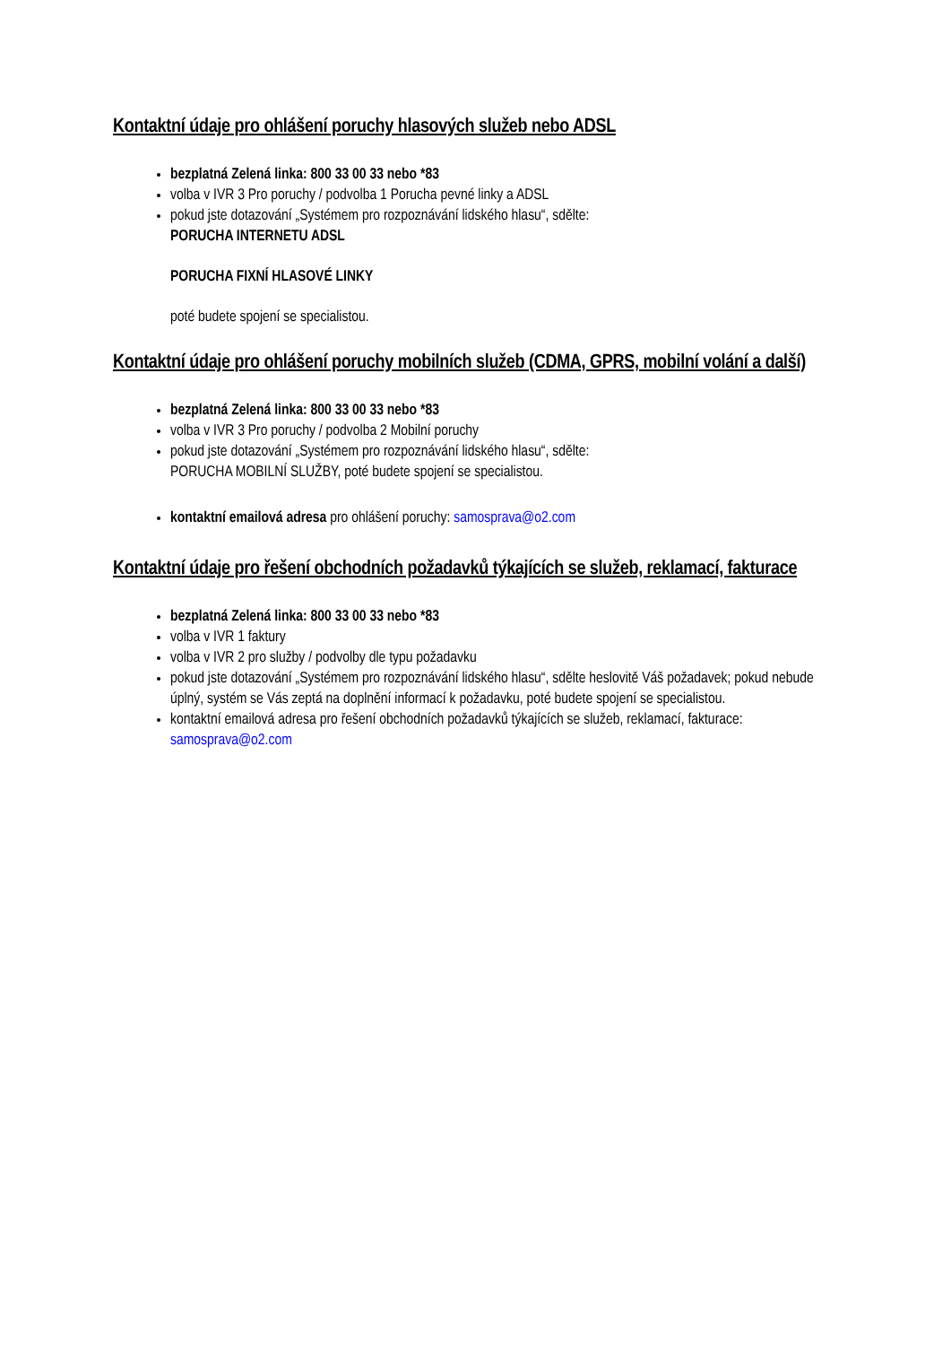Kontaktní údaje pro ohlášení poruchy hlasových služeb nebo ADSL
bezplatná Zelená linka: 800 33 00 33 nebo *83
volba v IVR 3 Pro poruchy / podvolba 1 Porucha pevné linky a ADSL
pokud jste dotazování „Systémem pro rozpoznávání lidského hlasu“, sdělte:
PORUCHA INTERNETU ADSL
PORUCHA FIXNÍ HLASOVÉ LINKY
poté budete spojení se specialistou.
Kontaktní údaje pro ohlášení poruchy mobilních služeb (CDMA, GPRS, mobilní volání a další)
bezplatná Zelená linka: 800 33 00 33 nebo *83
volba v IVR 3 Pro poruchy / podvolba 2 Mobilní poruchy
pokud jste dotazování „Systémem pro rozpoznávání lidského hlasu“, sdělte:
PORUCHA MOBILNÍ SLUŽBY, poté budete spojení se specialistou.
kontaktní emailová adresa pro ohlášení poruchy: samosprava@o2.com
Kontaktní údaje pro řešení obchodních požadavků týkajících se služeb, reklamací, fakturace
bezplatná Zelená linka: 800 33 00 33 nebo *83
volba v IVR 1 faktury
volba v IVR 2 pro služby / podvolby dle typu požadavku
pokud jste dotazování „Systémem pro rozpoznávání lidského hlasu“, sdělte heslovitě Váš požadavek; pokud nebude úplný, systém se Vás zeptá na doplnění informací k požadavku, poté budete spojení se specialistou.
kontaktní emailová adresa pro řešení obchodních požadavků týkajících se služeb, reklamací, fakturace: samosprava@o2.com